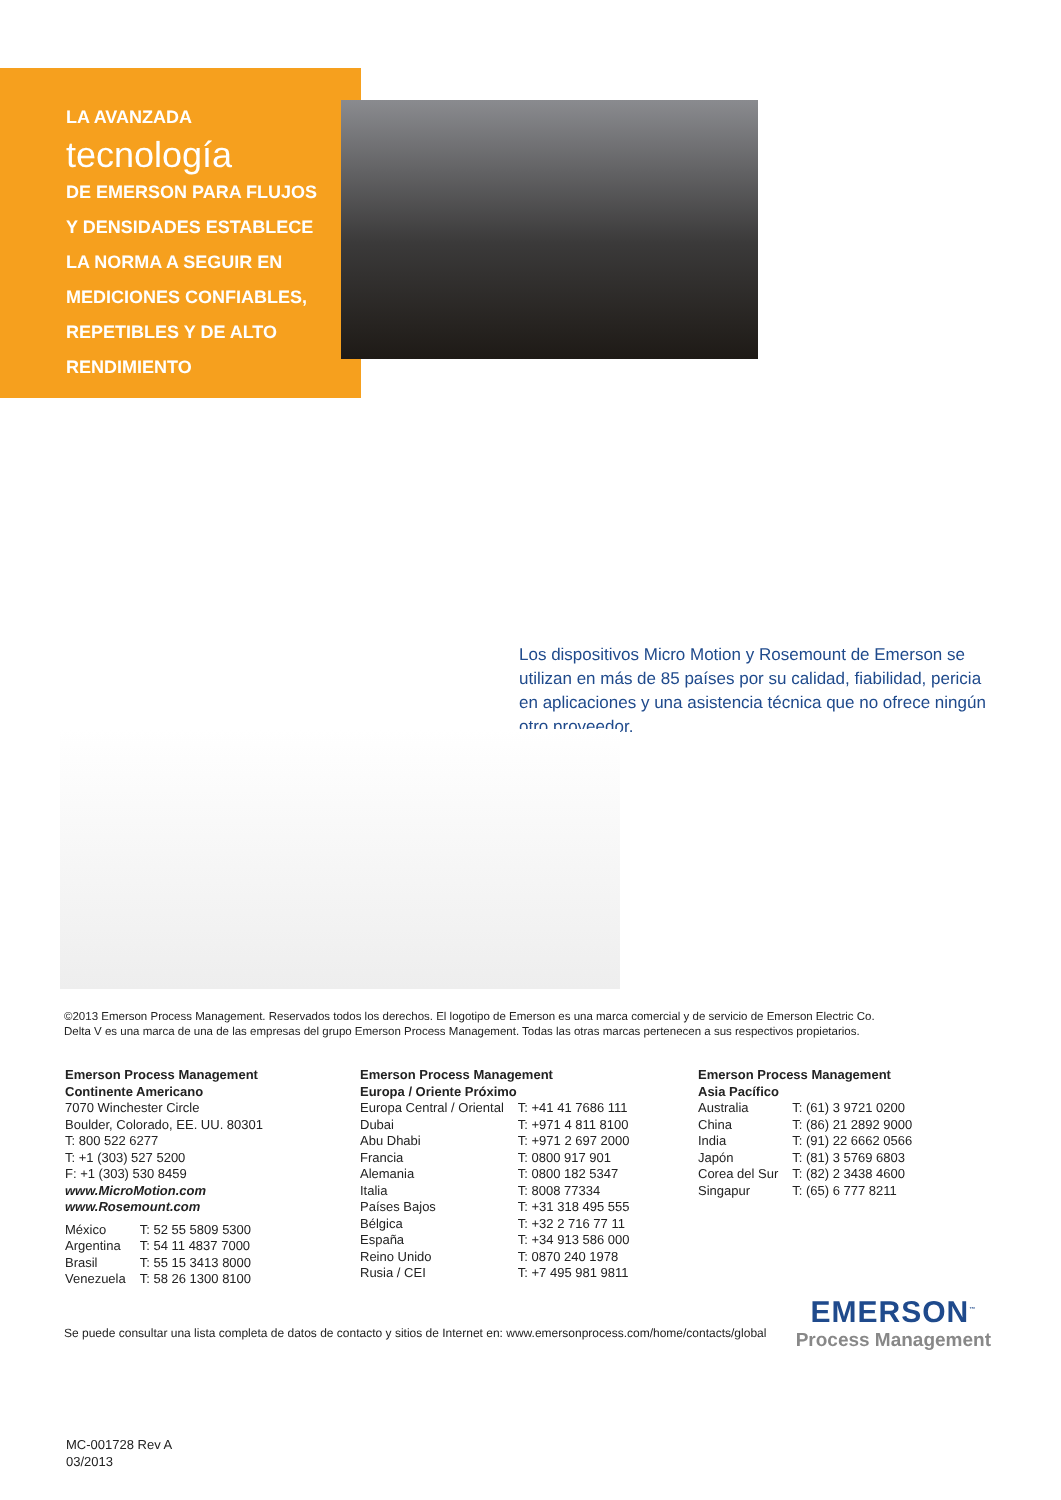LA AVANZADA
tecnología
DE EMERSON PARA FLUJOS
Y DENSIDADES ESTABLECE
LA NORMA A SEGUIR EN
MEDICIONES CONFIABLES,
REPETIBLES Y DE ALTO
RENDIMIENTO
Los dispositivos Micro Motion y Rosemount de Emerson se utilizan en más de 85 países por su calidad, fiabilidad, pericia en aplicaciones y una asistencia técnica que no ofrece ningún otro proveedor.
©2013 Emerson Process Management. Reservados todos los derechos. El logotipo de Emerson es una marca comercial y de servicio de Emerson Electric Co.
Delta V es una marca de una de las empresas del grupo Emerson Process Management. Todas las otras marcas pertenecen a sus respectivos propietarios.
Emerson Process Management
Continente Americano
7070 Winchester Circle
Boulder, Colorado, EE. UU. 80301
T: 800 522 6277
T: +1 (303) 527 5200
F: +1 (303) 530 8459
www.MicroMotion.com
www.Rosemount.com
| México | T: 52 55 5809 5300 |
| Argentina | T: 54 11 4837 7000 |
| Brasil | T: 55 15 3413 8000 |
| Venezuela | T: 58 26 1300 8100 |
Emerson Process Management
Europa / Oriente Próximo
| Europa Central / Oriental | T: +41 41 7686 111 |
| Dubai | T: +971 4 811 8100 |
| Abu Dhabi | T: +971 2 697 2000 |
| Francia | T: 0800 917 901 |
| Alemania | T: 0800 182 5347 |
| Italia | T: 8008 77334 |
| Países Bajos | T: +31 318 495 555 |
| Bélgica | T: +32 2 716 77 11 |
| España | T: +34 913 586 000 |
| Reino Unido | T: 0870 240 1978 |
| Rusia / CEI | T: +7 495 981 9811 |
Emerson Process Management
Asia Pacífico
| Australia | T: (61) 3 9721 0200 |
| China | T: (86) 21 2892 9000 |
| India | T: (91) 22 6662 0566 |
| Japón | T: (81) 3 5769 6803 |
| Corea del Sur | T: (82) 2 3438 4600 |
| Singapur | T: (65) 6 777 8211 |
Se puede consultar una lista completa de datos de contacto y sitios de Internet en: www.emersonprocess.com/home/contacts/global
EMERSON<sup>™</sup>
Process Management
MC-001728 Rev A
03/2013